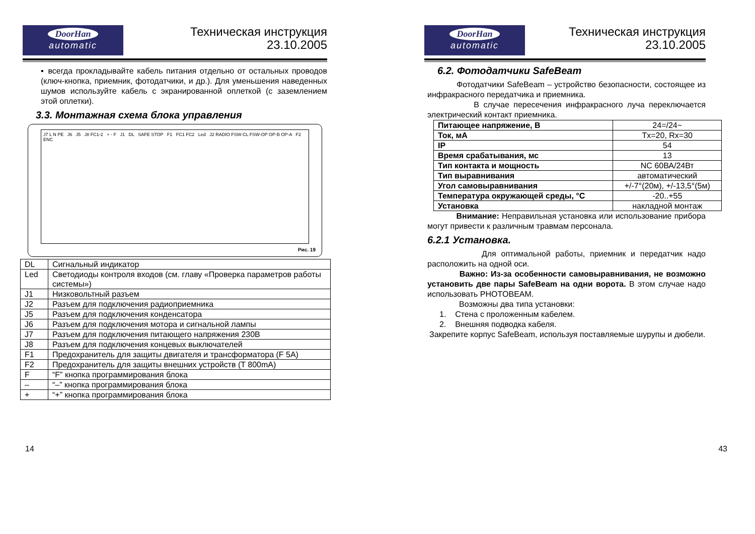DoorHan
automatic
Техническая инструкция
23.10.2005
▪ всегда прокладывайте кабель питания отдельно от остальных проводов (ключ-кнопка, приемник, фотодатчики, и др.). Для уменьшения наведенных шумов используйте кабель с экранированной оплеткой (с заземлением этой оплетки).
3.3. Монтажная схема блока управления
J7 L N PE J6 J5 J8 FC1-2 + - F J1 DL SAFE STOP F1 FC1 FC2 Led J2 RADIO FSW-CL FSW-OP OP-B OP-A F2 ENC
Рис. 19
| DL | Сигнальный индикатор |
| Led | Светодиоды контроля входов (см. главу «Проверка параметров работы системы») |
| J1 | Низковольтный разъем |
| J2 | Разъем для подключения радиоприемника |
| J5 | Разъем для подключения конденсатора |
| J6 | Разъем для подключения мотора и сигнальной лампы |
| J7 | Разъем для подключения питающего напряжения 230В |
| J8 | Разъем для подключения концевых выключателей |
| F1 | Предохранитель для защиты двигателя и трансформатора (F 5A) |
| F2 | Предохранитель для защиты внешних устройств (T 800mA) |
| F | “F” кнопка программирования блока |
| – | “–” кнопка программирования блока |
| + | “+” кнопка программирования блока |
14
DoorHan
automatic
Техническая инструкция
23.10.2005
6.2. Фотодатчики SafeBeam
Фотодатчики SafeBeam – устройство безопасности, состоящее из инфракрасного передатчика и приемника.
В случае пересечения инфракрасного луча переключается электрический контакт приемника.
| Питающее напряжение, В | 24=/24~ |
| Ток, мА | Tx=20, Rx=30 |
| IP | 54 |
| Время срабатывания, мс | 13 |
| Тип контакта и мощность | NC 60ВА/24Вт |
| Тип выравнивания | автоматический |
| Угол самовыравнивания | +/-7°(20м), +/-13,5°(5м) |
| Температура окружающей среды, °С | -20..+55 |
| Установка | накладной монтаж |
Внимание: Неправильная установка или использование прибора могут привести к различным травмам персонала.
6.2.1 Установка.
Для оптимальной работы, приемник и передатчик надо расположить на одной оси.
Важно: Из-за особенности самовыравнивания, не возможно установить две пары SafeBeam на одни ворота. В этом случае надо использовать PHOTOBEAM.
Возможны два типа установки:
1. Стена с проложенным кабелем.
2. Внешняя подводка кабеля.
Закрепите корпус SafeBeam, используя поставляемые шурупы и дюбели.
43